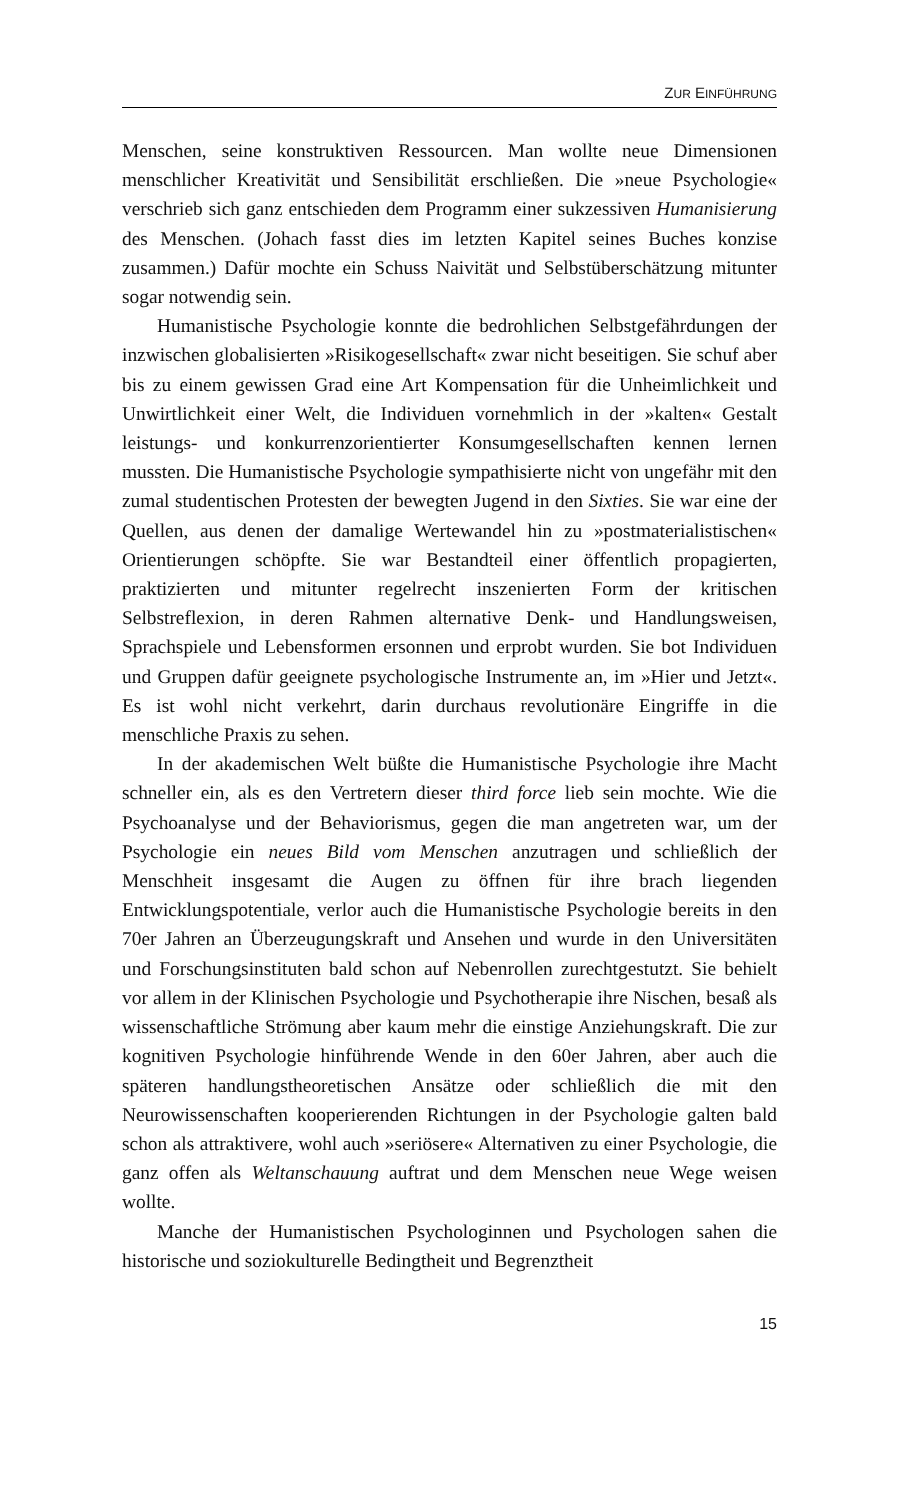ZUR EINFÜHRUNG
Menschen, seine konstruktiven Ressourcen. Man wollte neue Dimensionen menschlicher Kreativität und Sensibilität erschließen. Die »neue Psychologie« verschrieb sich ganz entschieden dem Programm einer sukzessiven Humanisierung des Menschen. (Johach fasst dies im letzten Kapitel seines Buches konzise zusammen.) Dafür mochte ein Schuss Naivität und Selbstüberschätzung mitunter sogar notwendig sein.
Humanistische Psychologie konnte die bedrohlichen Selbstgefährdungen der inzwischen globalisierten »Risikogesellschaft« zwar nicht beseitigen. Sie schuf aber bis zu einem gewissen Grad eine Art Kompensation für die Unheimlichkeit und Unwirtlichkeit einer Welt, die Individuen vornehmlich in der »kalten« Gestalt leistungs- und konkurrenzorientierter Konsumgesellschaften kennen lernen mussten. Die Humanistische Psychologie sympathisierte nicht von ungefähr mit den zumal studentischen Protesten der bewegten Jugend in den Sixties. Sie war eine der Quellen, aus denen der damalige Wertewandel hin zu »postmaterialistischen« Orientierungen schöpfte. Sie war Bestandteil einer öffentlich propagierten, praktizierten und mitunter regelrecht inszenierten Form der kritischen Selbstreflexion, in deren Rahmen alternative Denk- und Handlungsweisen, Sprachspiele und Lebensformen ersonnen und erprobt wurden. Sie bot Individuen und Gruppen dafür geeignete psychologische Instrumente an, im »Hier und Jetzt«. Es ist wohl nicht verkehrt, darin durchaus revolutionäre Eingriffe in die menschliche Praxis zu sehen.
In der akademischen Welt büßte die Humanistische Psychologie ihre Macht schneller ein, als es den Vertretern dieser third force lieb sein mochte. Wie die Psychoanalyse und der Behaviorismus, gegen die man angetreten war, um der Psychologie ein neues Bild vom Menschen anzutragen und schließlich der Menschheit insgesamt die Augen zu öffnen für ihre brach liegenden Entwicklungspotentiale, verlor auch die Humanistische Psychologie bereits in den 70er Jahren an Überzeugungskraft und Ansehen und wurde in den Universitäten und Forschungsinstituten bald schon auf Nebenrollen zurechtgestutzt. Sie behielt vor allem in der Klinischen Psychologie und Psychotherapie ihre Nischen, besaß als wissenschaftliche Strömung aber kaum mehr die einstige Anziehungskraft. Die zur kognitiven Psychologie hinführende Wende in den 60er Jahren, aber auch die späteren handlungstheoretischen Ansätze oder schließlich die mit den Neurowissenschaften kooperierenden Richtungen in der Psychologie galten bald schon als attraktivere, wohl auch »seriösere« Alternativen zu einer Psychologie, die ganz offen als Weltanschauung auftrat und dem Menschen neue Wege weisen wollte.
Manche der Humanistischen Psychologinnen und Psychologen sahen die historische und soziokulturelle Bedingtheit und Begrenztheit
15